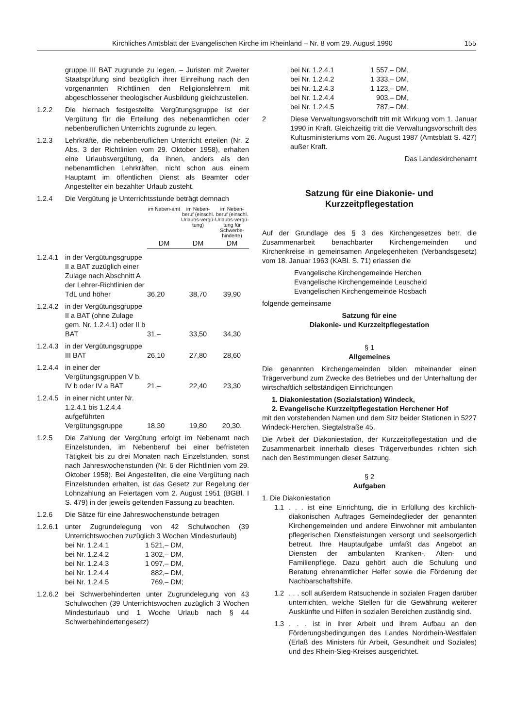Kirchliches Amtsblatt der Evangelischen Kirche im Rheinland – Nr. 8 vom 29. August 1990 155
gruppe III BAT zugrunde zu legen. – Juristen mit Zweiter Staatsprüfung sind bezüglich ihrer Einreihung nach den vorgenannten Richtlinien den Religionslehrern mit abgeschlossener theologischer Ausbildung gleichzustellen.
1.2.2 Die hiernach festgestellte Vergütungsgruppe ist der Vergütung für die Erteilung des nebenamtlichen oder nebenberuflichen Unterrichts zugrunde zu legen.
1.2.3 Lehrkräfte, die nebenberuflichen Unterricht erteilen (Nr. 2 Abs. 3 der Richtlinien vom 29. Oktober 1958), erhalten eine Urlaubsvergütung, da ihnen, anders als den nebenamtlichen Lehrkräften, nicht schon aus einem Hauptamt im öffentlichen Dienst als Beamter oder Angestellter ein bezahlter Urlaub zusteht.
1.2.4 Die Vergütung je Unterrichtsstunde beträgt demnach
| | | im Neben-amt | im Neben-beruf (einschl. Urlaubs-vergü-tung) | im Neben-beruf (einschl. Urlaubs-vergü-tung für Schwerbe-hinderte) |
| | | DM | DM | DM |
| 1.2.4.1 | in der Vergütungsgruppe II a BAT zuzüglich einer Zulage nach Abschnitt A der Lehrer-Richtlinien der TdL und höher | 36,20 | 38,70 | 39,90 |
| 1.2.4.2 | in der Vergütungsgruppe II a BAT (ohne Zulage gem. Nr. 1.2.4.1) oder II b BAT | 31,– | 33,50 | 34,30 |
| 1.2.4.3 | in der Vergütungsgruppe III BAT | 26,10 | 27,80 | 28,60 |
| 1.2.4.4 | in einer der Vergütungsgruppen V b, IV b oder IV a BAT | 21,– | 22,40 | 23,30 |
| 1.2.4.5 | in einer nicht unter Nr. 1.2.4.1 bis 1.2.4.4 aufgeführten Vergütungsgruppe | 18,30 | 19,80 | 20,30. |
1.2.5 Die Zahlung der Vergütung erfolgt im Nebenamt nach Einzelstunden, im Nebenberuf bei einer befristeten Tätigkeit bis zu drei Monaten nach Einzelstunden, sonst nach Jahreswochenstunden (Nr. 6 der Richtlinien vom 29. Oktober 1958). Bei Angestellten, die eine Vergütung nach Einzelstunden erhalten, ist das Gesetz zur Regelung der Lohnzahlung an Feiertagen vom 2. August 1951 (BGBl. I S. 479) in der jeweils geltenden Fassung zu beachten.
1.2.6 Die Sätze für eine Jahreswochenstunde betragen
1.2.6.1
unter Zugrundelegung von 42 Schulwochen (39 Unterrichtswochen zuzüglich 3 Wochen Mindesturlaub)
| bei Nr. 1.2.4.1 | 1 521,– DM, |
| bei Nr. 1.2.4.2 | 1 302,– DM, |
| bei Nr. 1.2.4.3 | 1 097,– DM, |
| bei Nr. 1.2.4.4 | 882,– DM, |
| bei Nr. 1.2.4.5 | 769,– DM; |
1.2.6.2
bei Schwerbehinderten unter Zugrundelegung von 43 Schulwochen (39 Unterrichtswochen zuzüglich 3 Wochen Mindesturlaub und 1 Woche Urlaub nach § 44 Schwerbehindertengesetz)
| bei Nr. 1.2.4.1 | 1 557,– DM, |
| bei Nr. 1.2.4.2 | 1 333,– DM, |
| bei Nr. 1.2.4.3 | 1 123,– DM, |
| bei Nr. 1.2.4.4 | 903,– DM, |
| bei Nr. 1.2.4.5 | 787,– DM. |
2 Diese Verwaltungsvorschrift tritt mit Wirkung vom 1. Januar 1990 in Kraft. Gleichzeitig tritt die Verwaltungsvorschrift des Kultusministeriums vom 26. August 1987 (Amtsblatt S. 427) außer Kraft.
Das Landeskirchenamt
Satzung für eine Diakonie- und
Kurzzeitpflegestation
Auf der Grundlage des § 3 des Kirchengesetzes betr. die Zusammenarbeit benachbarter Kirchengemeinden und Kirchenkreise in gemeinsamen Angelegenheiten (Verbandsgesetz) vom 18. Januar 1963 (KABl. S. 71) erlassen die
Evangelische Kirchengemeinde Herchen
Evangelische Kirchengemeinde Leuscheid
Evangelischen Kirchengemeinde Rosbach
folgende gemeinsame
Satzung für eine
Diakonie- und Kurzzeitpflegestation
§ 1
Allgemeines
Die genannten Kirchengemeinden bilden miteinander einen Trägerverbund zum Zwecke des Betriebes und der Unterhaltung der wirtschaftlich selbständigen Einrichtungen
1. Diakoniestation (Sozialstation) Windeck,
2. Evangelische Kurzzeitpflegestation Herchener Hof
mit den vorstehenden Namen und dem Sitz beider Stationen in 5227 Windeck-Herchen, Siegtalstraße 45.
Die Arbeit der Diakoniestation, der Kurzzeitpflegestation und die Zusammenarbeit innerhalb dieses Trägerverbundes richten sich nach den Bestimmungen dieser Satzung.
§ 2
Aufgaben
1. Die Diakoniestation
1.1 . . . ist eine Einrichtung, die in Erfüllung des kirchlich-diakonischen Auftrages Gemeindeglieder der genannten Kirchengemeinden und andere Einwohner mit ambulanten pflegerischen Dienstleistungen versorgt und seelsorgerlich betreut. Ihre Hauptaufgabe umfaßt das Angebot an Diensten der ambulanten Kranken-, Alten- und Familienpflege. Dazu gehört auch die Schulung und Beratung ehrenamtlicher Helfer sowie die Förderung der Nachbarschaftshilfe.
1.2 . . . soll außerdem Ratsuchende in sozialen Fragen darüber unterrichten, welche Stellen für die Gewährung weiterer Auskünfte und Hilfen in sozialen Bereichen zuständig sind.
1.3 . . . ist in ihrer Arbeit und ihrem Aufbau an den Förderungsbedingungen des Landes Nordrhein-Westfalen (Erlaß des Ministers für Arbeit, Gesundheit und Soziales) und des Rhein-Sieg-Kreises ausgerichtet.